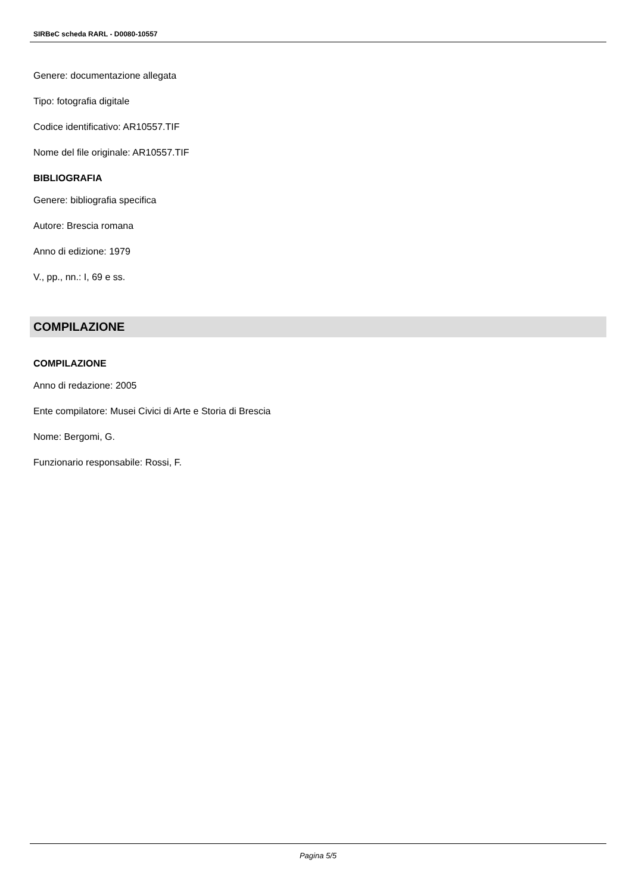SIRBeC scheda RARL - D0080-10557
Genere: documentazione allegata
Tipo: fotografia digitale
Codice identificativo: AR10557.TIF
Nome del file originale: AR10557.TIF
BIBLIOGRAFIA
Genere: bibliografia specifica
Autore: Brescia romana
Anno di edizione: 1979
V., pp., nn.: I, 69 e ss.
COMPILAZIONE
COMPILAZIONE
Anno di redazione: 2005
Ente compilatore: Musei Civici di Arte e Storia di Brescia
Nome: Bergomi, G.
Funzionario responsabile: Rossi, F.
Pagina 5/5